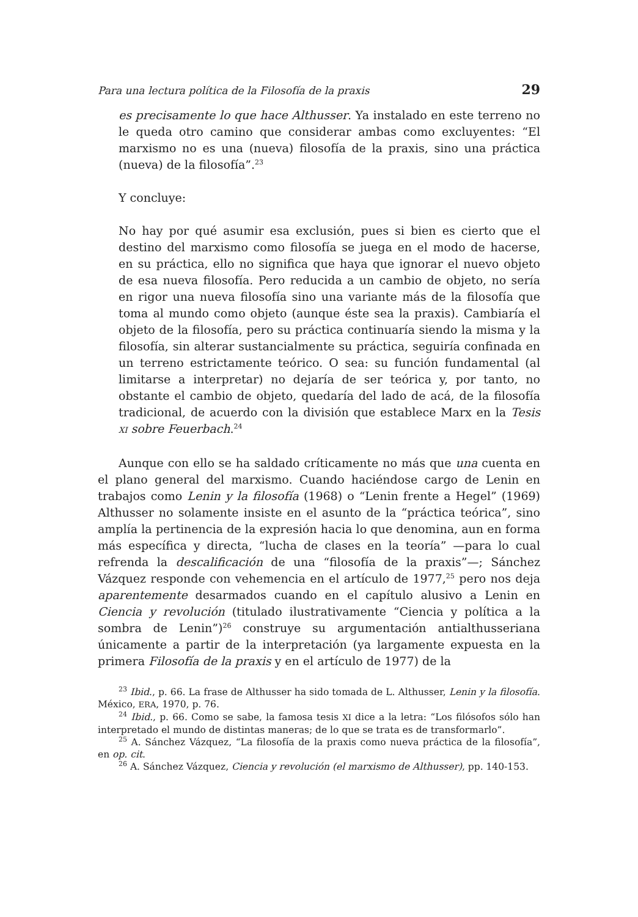Para una lectura política de la Filosofía de la praxis 29
es precisamente lo que hace Althusser. Ya instalado en este terreno no le queda otro camino que considerar ambas como excluyentes: “El marxismo no es una (nueva) filosofía de la praxis, sino una práctica (nueva) de la filosofía”.<sup>23</sup>
Y concluye:
No hay por qué asumir esa exclusión, pues si bien es cierto que el destino del marxismo como filosofía se juega en el modo de hacerse, en su práctica, ello no significa que haya que ignorar el nuevo objeto de esa nueva filosofía. Pero reducida a un cambio de objeto, no sería en rigor una nueva filosofía sino una variante más de la filosofía que toma al mundo como objeto (aunque éste sea la praxis). Cambiaría el objeto de la filosofía, pero su práctica continuaría siendo la misma y la filosofía, sin alterar sustancialmente su práctica, seguiría confinada en un terreno estrictamente teórico. O sea: su función fundamental (al limitarse a interpretar) no dejaría de ser teórica y, por tanto, no obstante el cambio de objeto, quedaría del lado de acá, de la filosofía tradicional, de acuerdo con la división que establece Marx en la Tesis XI sobre Feuerbach.<sup>24</sup>
Aunque con ello se ha saldado críticamente no más que una cuenta en el plano general del marxismo. Cuando haciéndose cargo de Lenin en trabajos como Lenin y la filosofía (1968) o “Lenin frente a Hegel” (1969) Althusser no solamente insiste en el asunto de la “práctica teórica”, sino amplía la pertinencia de la expresión hacia lo que denomina, aun en forma más específica y directa, “lucha de clases en la teoría” —para lo cual refrenda la descalificación de una “filosofía de la praxis”—; Sánchez Vázquez responde con vehemencia en el artículo de 1977,<sup>25</sup> pero nos deja aparentemente desarmados cuando en el capítulo alusivo a Lenin en Ciencia y revolución (titulado ilustrativamente “Ciencia y política a la sombra de Lenin”)<sup>26</sup> construye su argumentación antialthusseriana únicamente a partir de la interpretación (ya largamente expuesta en la primera Filosofía de la praxis y en el artículo de 1977) de la
<sup>23</sup> Ibid., p. 66. La frase de Althusser ha sido tomada de L. Althusser, Lenin y la filosofía. México, ERA, 1970, p. 76.
<sup>24</sup> Ibid., p. 66. Como se sabe, la famosa tesis XI dice a la letra: “Los filósofos sólo han interpretado el mundo de distintas maneras; de lo que se trata es de transformarlo”.
<sup>25</sup> A. Sánchez Vázquez, “La filosofía de la praxis como nueva práctica de la filosofía”, en op. cit.
<sup>26</sup> A. Sánchez Vázquez, Ciencia y revolución (el marxismo de Althusser), pp. 140-153.